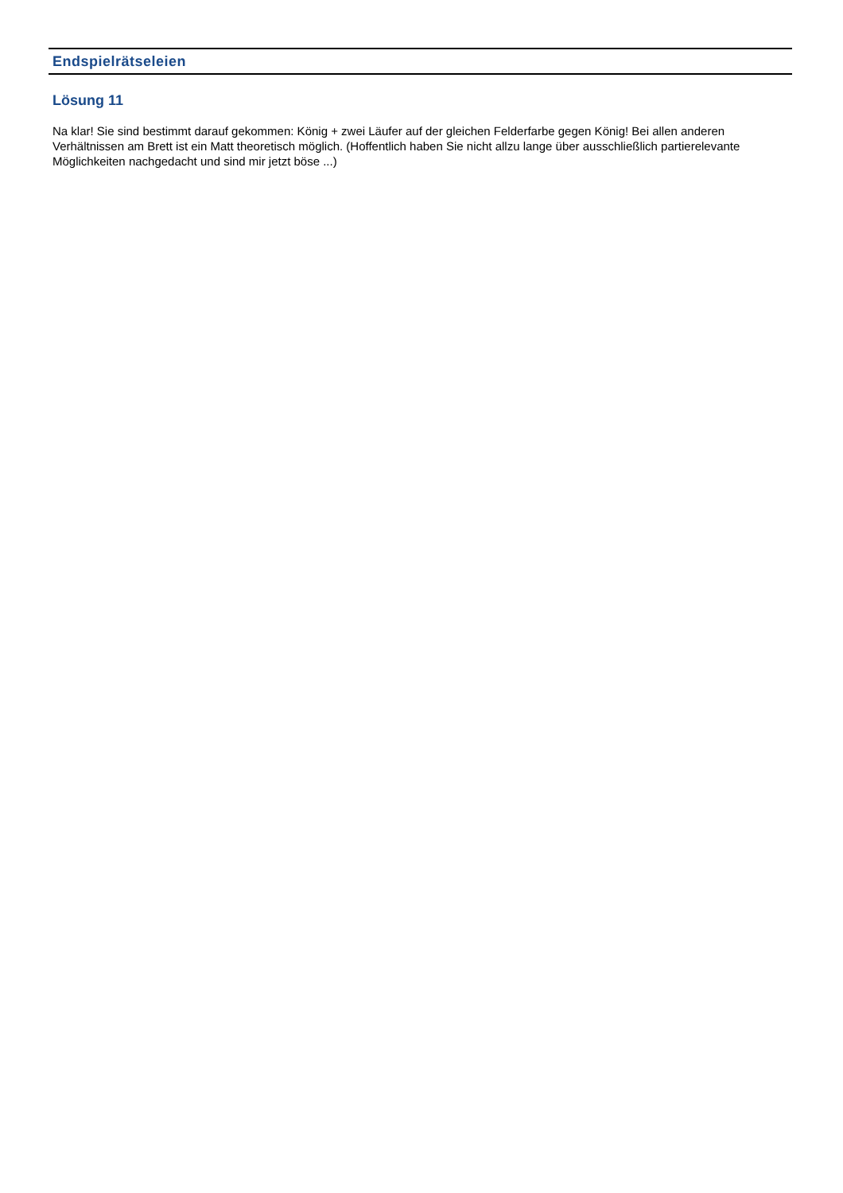Endspielrätseleien
Lösung 11
Na klar! Sie sind bestimmt darauf gekommen: König + zwei Läufer auf der gleichen Felderfarbe gegen König! Bei allen anderen Verhältnissen am Brett ist ein Matt theoretisch möglich. (Hoffentlich haben Sie nicht allzu lange über ausschließlich partierelevante Möglichkeiten nachgedacht und sind mir jetzt böse ...)